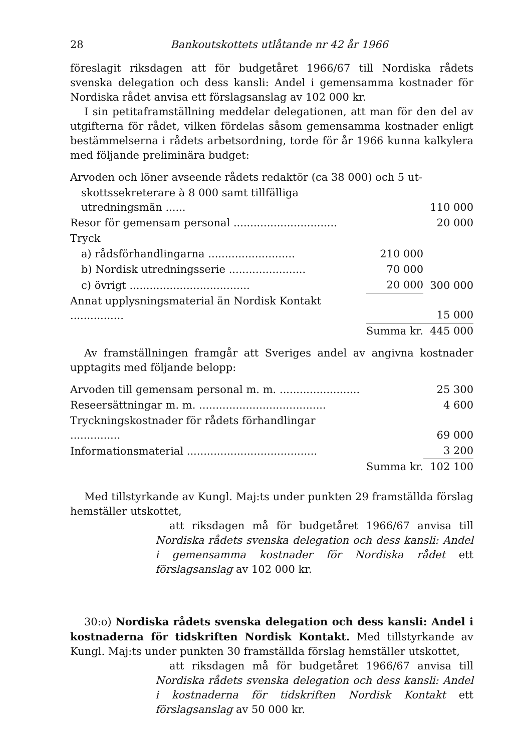28 Bankoutskottets utlåtande nr 42 år 1966
föreslagit riksdagen att för budgetåret 1966/67 till Nordiska rådets svenska delegation och dess kansli: Andel i gemensamma kostnader för Nordiska rådet anvisa ett förslagsanslag av 102 000 kr.
I sin petitaframställning meddelar delegationen, att man för den del av utgifterna för rådet, vilken fördelas såsom gemensamma kostnader enligt bestämmelserna i rådets arbetsordning, torde för år 1966 kunna kalkylera med följande preliminära budget:
| Arvoden och löner avseende rådets redaktör (ca 38 000) och 5 ut- | | |
| skottssekreterare à 8 000 samt tillfälliga utredningsmän ...... | | 110 000 |
| Resor för gemensam personal ............................... | | 20 000 |
| Tryck | | |
| a) rådsförhandlingarna .......................... | 210 000 | |
| b) Nordisk utredningsserie ....................... | 70 000 | |
| c) övrigt .................................... | 20 000 | 300 000 |
| Annat upplysningsmaterial än Nordisk Kontakt ................ | | 15 000 |
| | Summa kr. | 445 000 |
Av framställningen framgår att Sveriges andel av angivna kostnader upptagits med följande belopp:
| Arvoden till gemensam personal m. m. ........................ | | 25 300 |
| Reseersättningar m. m. ...................................... | | 4 600 |
| Tryckningskostnader för rådets förhandlingar ............... | | 69 000 |
| Informationsmaterial ....................................... | | 3 200 |
| | Summa kr. | 102 100 |
Med tillstyrkande av Kungl. Maj:ts under punkten 29 framställda förslag hemställer utskottet,
att riksdagen må för budgetåret 1966/67 anvisa till Nordiska rådets svenska delegation och dess kansli: Andel i gemensamma kostnader för Nordiska rådet ett förslagsanslag av 102 000 kr.
30:o) Nordiska rådets svenska delegation och dess kansli: Andel i kostnaderna för tidskriften Nordisk Kontakt. Med tillstyrkande av Kungl. Maj:ts under punkten 30 framställda förslag hemställer utskottet,
att riksdagen må för budgetåret 1966/67 anvisa till Nordiska rådets svenska delegation och dess kansli: Andel i kostnaderna för tidskriften Nordisk Kontakt ett förslagsanslag av 50 000 kr.